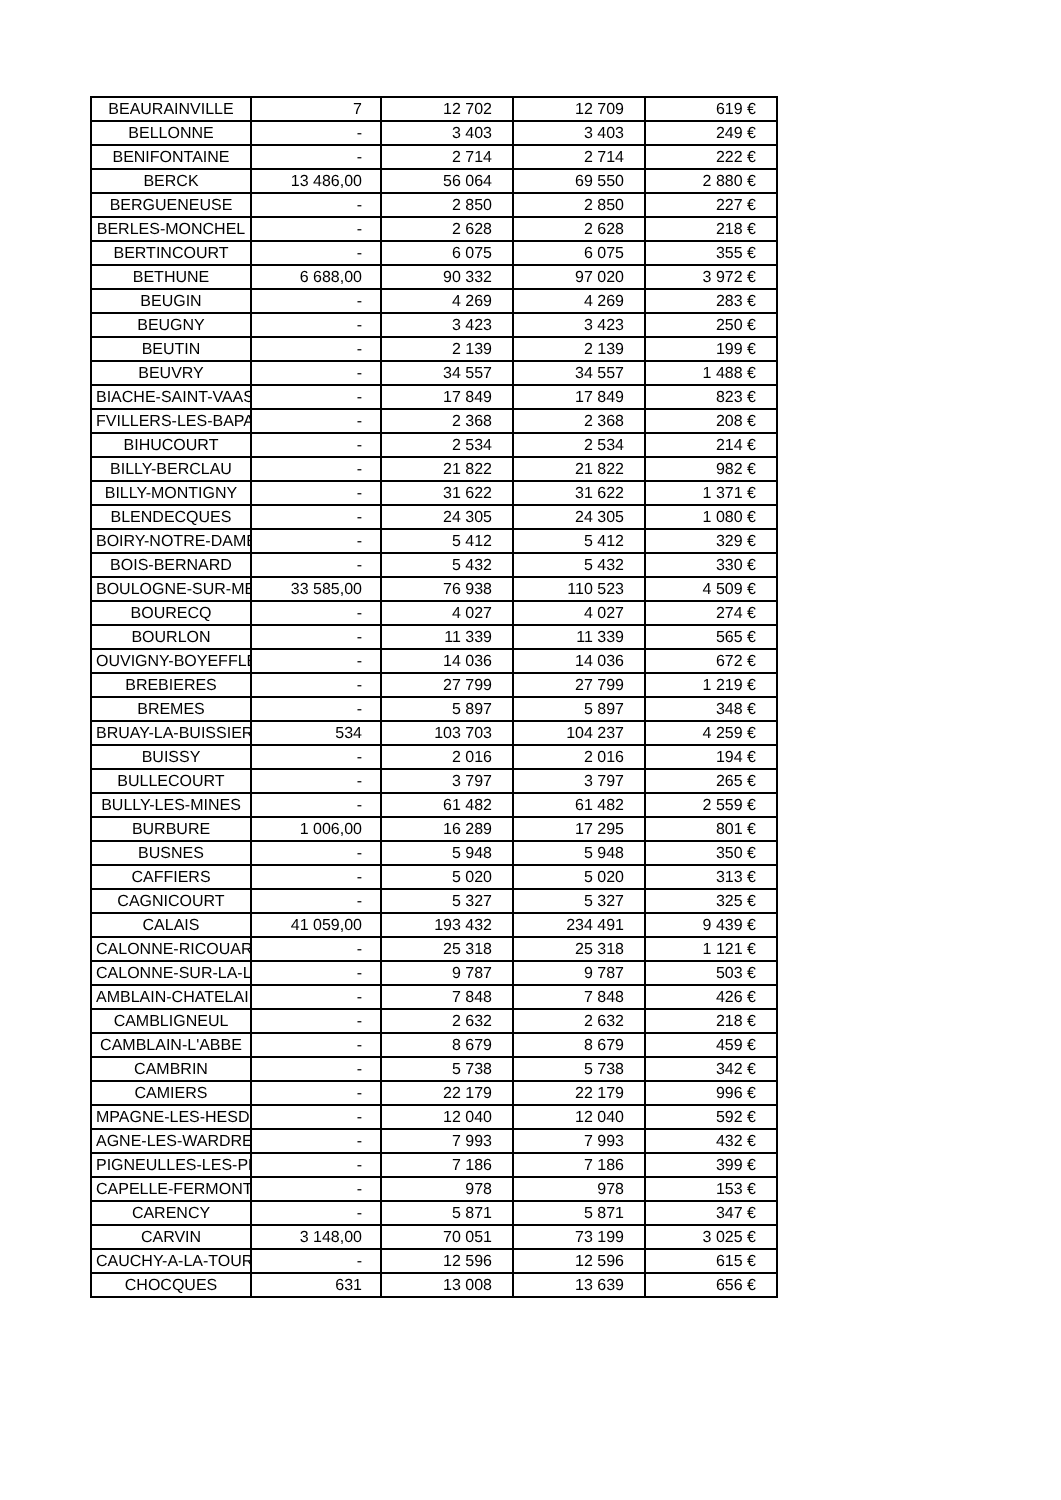| BEAURAINVILLE | 7 | 12 702 | 12 709 | 619 € |
| BELLONNE | - | 3 403 | 3 403 | 249 € |
| BENIFONTAINE | - | 2 714 | 2 714 | 222 € |
| BERCK | 13 486,00 | 56 064 | 69 550 | 2 880 € |
| BERGUENEUSE | - | 2 850 | 2 850 | 227 € |
| BERLES-MONCHEL | - | 2 628 | 2 628 | 218 € |
| BERTINCOURT | - | 6 075 | 6 075 | 355 € |
| BETHUNE | 6 688,00 | 90 332 | 97 020 | 3 972 € |
| BEUGIN | - | 4 269 | 4 269 | 283 € |
| BEUGNY | - | 3 423 | 3 423 | 250 € |
| BEUTIN | - | 2 139 | 2 139 | 199 € |
| BEUVRY | - | 34 557 | 34 557 | 1 488 € |
| BIACHE-SAINT-VAAST | - | 17 849 | 17 849 | 823 € |
| FVILLERS-LES-BAPAU | - | 2 368 | 2 368 | 208 € |
| BIHUCOURT | - | 2 534 | 2 534 | 214 € |
| BILLY-BERCLAU | - | 21 822 | 21 822 | 982 € |
| BILLY-MONTIGNY | - | 31 622 | 31 622 | 1 371 € |
| BLENDECQUES | - | 24 305 | 24 305 | 1 080 € |
| BOIRY-NOTRE-DAME | - | 5 412 | 5 412 | 329 € |
| BOIS-BERNARD | - | 5 432 | 5 432 | 330 € |
| BOULOGNE-SUR-ME | 33 585,00 | 76 938 | 110 523 | 4 509 € |
| BOURECQ | - | 4 027 | 4 027 | 274 € |
| BOURLON | - | 11 339 | 11 339 | 565 € |
| OUVIGNY-BOYEFFLE | - | 14 036 | 14 036 | 672 € |
| BREBIERES | - | 27 799 | 27 799 | 1 219 € |
| BREMES | - | 5 897 | 5 897 | 348 € |
| BRUAY-LA-BUISSIERE | 534 | 103 703 | 104 237 | 4 259 € |
| BUISSY | - | 2 016 | 2 016 | 194 € |
| BULLECOURT | - | 3 797 | 3 797 | 265 € |
| BULLY-LES-MINES | - | 61 482 | 61 482 | 2 559 € |
| BURBURE | 1 006,00 | 16 289 | 17 295 | 801 € |
| BUSNES | - | 5 948 | 5 948 | 350 € |
| CAFFIERS | - | 5 020 | 5 020 | 313 € |
| CAGNICOURT | - | 5 327 | 5 327 | 325 € |
| CALAIS | 41 059,00 | 193 432 | 234 491 | 9 439 € |
| CALONNE-RICOUART | - | 25 318 | 25 318 | 1 121 € |
| CALONNE-SUR-LA-LY | - | 9 787 | 9 787 | 503 € |
| AMBLAIN-CHATELAI | - | 7 848 | 7 848 | 426 € |
| CAMBLIGNEUL | - | 2 632 | 2 632 | 218 € |
| CAMBLAIN-L'ABBE | - | 8 679 | 8 679 | 459 € |
| CAMBRIN | - | 5 738 | 5 738 | 342 € |
| CAMIERS | - | 22 179 | 22 179 | 996 € |
| MPAGNE-LES-HESD | - | 12 040 | 12 040 | 592 € |
| AGNE-LES-WARDRE | - | 7 993 | 7 993 | 432 € |
| PIGNEULLES-LES-PE | - | 7 186 | 7 186 | 399 € |
| CAPELLE-FERMONT | - | 978 | 978 | 153 € |
| CARENCY | - | 5 871 | 5 871 | 347 € |
| CARVIN | 3 148,00 | 70 051 | 73 199 | 3 025 € |
| CAUCHY-A-LA-TOUR | - | 12 596 | 12 596 | 615 € |
| CHOCQUES | 631 | 13 008 | 13 639 | 656 € |